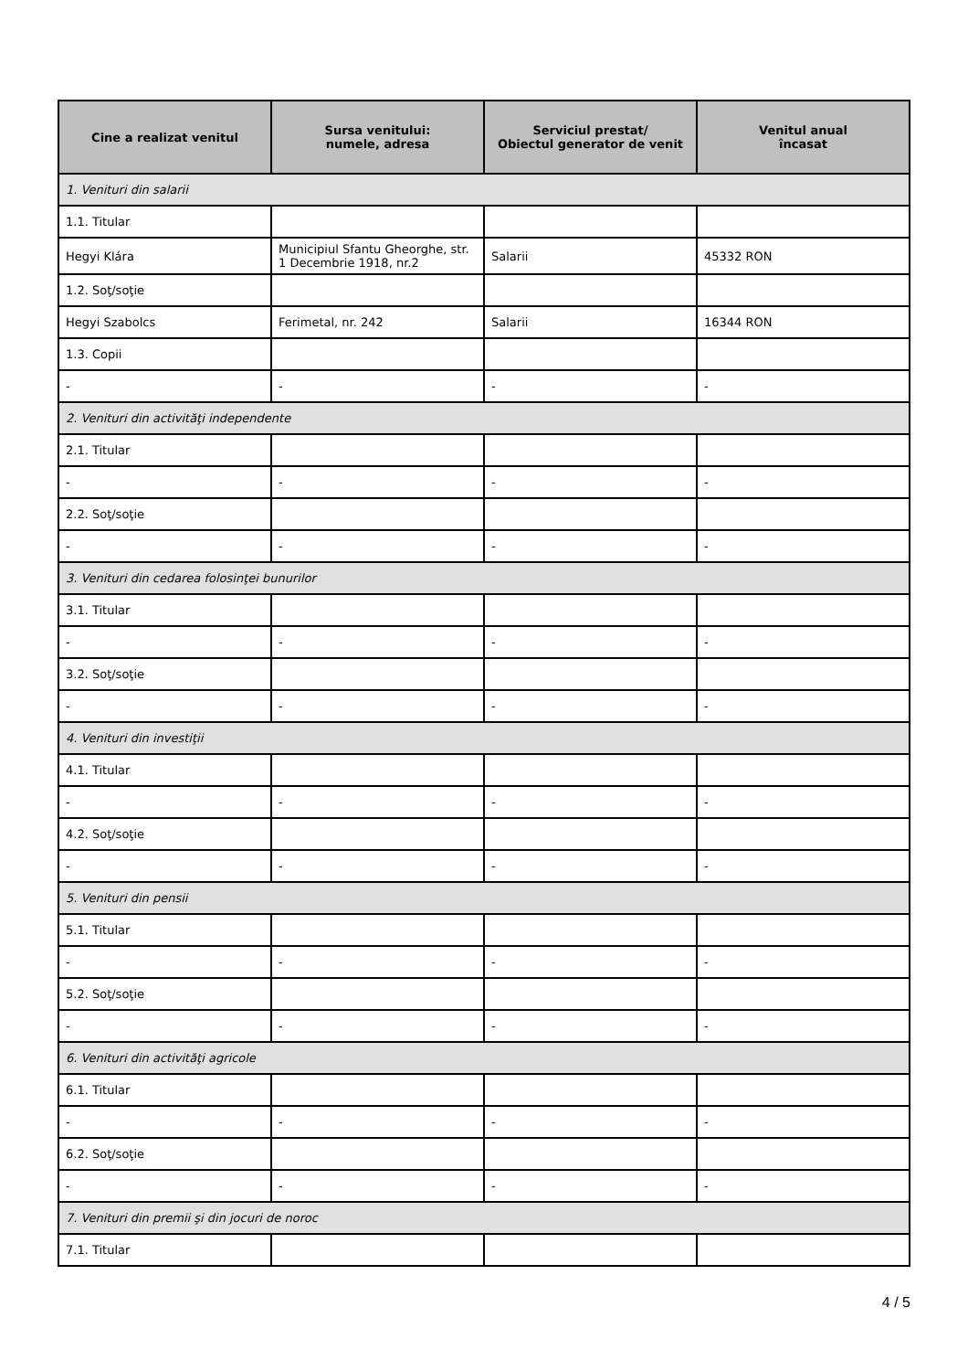| Cine a realizat venitul | Sursa venitului: numele, adresa | Serviciul prestat/ Obiectul generator de venit | Venitul anual încasat |
| --- | --- | --- | --- |
| 1. Venituri din salarii | | | |
| 1.1. Titular | | | |
| Hegyi Klára | Municipiul Sfantu Gheorghe, str. 1 Decembrie 1918, nr.2 | Salarii | 45332 RON |
| 1.2. Soţ/soţie | | | |
| Hegyi Szabolcs | Ferimetal, nr. 242 | Salarii | 16344 RON |
| 1.3. Copii | | | |
| - | - | - | - |
| 2. Venituri din activităţi independente | | | |
| 2.1. Titular | | | |
| - | - | - | - |
| 2.2. Soţ/soţie | | | |
| - | - | - | - |
| 3. Venituri din cedarea folosinţei bunurilor | | | |
| 3.1. Titular | | | |
| - | - | - | - |
| 3.2. Soţ/soţie | | | |
| - | - | - | - |
| 4. Venituri din investiţii | | | |
| 4.1. Titular | | | |
| - | - | - | - |
| 4.2. Soţ/soţie | | | |
| - | - | - | - |
| 5. Venituri din pensii | | | |
| 5.1. Titular | | | |
| - | - | - | - |
| 5.2. Soţ/soţie | | | |
| - | - | - | - |
| 6. Venituri din activităţi agricole | | | |
| 6.1. Titular | | | |
| - | - | - | - |
| 6.2. Soţ/soţie | | | |
| - | - | - | - |
| 7. Venituri din premii şi din jocuri de noroc | | | |
| 7.1. Titular | | | |
4 / 5